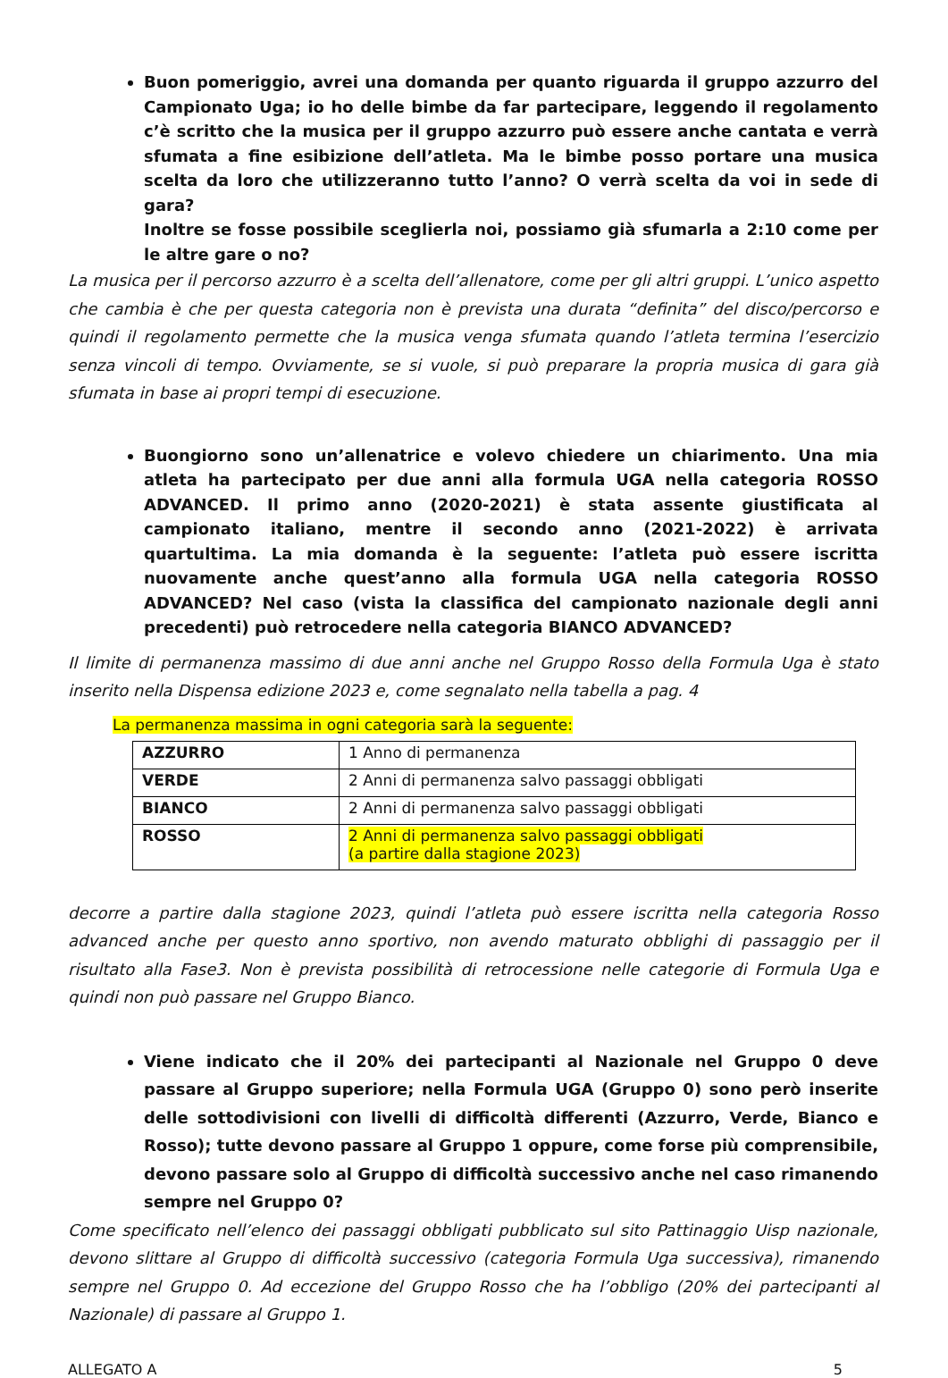Buon pomeriggio, avrei una domanda per quanto riguarda il gruppo azzurro del Campionato Uga; io ho delle bimbe da far partecipare, leggendo il regolamento c’è scritto che la musica per il gruppo azzurro può essere anche cantata e verrà sfumata a fine esibizione dell’atleta. Ma le bimbe posso portare una musica scelta da loro che utilizzeranno tutto l’anno? O verrà scelta da voi in sede di gara?
Inoltre se fosse possibile sceglierla noi, possiamo già sfumarla a 2:10 come per le altre gare o no?
La musica per il percorso azzurro è a scelta dell’allenatore, come per gli altri gruppi. L’unico aspetto che cambia è che per questa categoria non è prevista una durata “definita” del disco/percorso e quindi il regolamento permette che la musica venga sfumata quando l’atleta termina l’esercizio senza vincoli di tempo. Ovviamente, se si vuole, si può preparare la propria musica di gara già sfumata in base ai propri tempi di esecuzione.
Buongiorno sono un’allenatrice e volevo chiedere un chiarimento. Una mia atleta ha partecipato per due anni alla formula UGA nella categoria ROSSO ADVANCED. Il primo anno (2020-2021) è stata assente giustificata al campionato italiano, mentre il secondo anno (2021-2022) è arrivata quartultima. La mia domanda è la seguente: l’atleta può essere iscritta nuovamente anche quest’anno alla formula UGA nella categoria ROSSO ADVANCED? Nel caso (vista la classifica del campionato nazionale degli anni precedenti) può retrocedere nella categoria BIANCO ADVANCED?
Il limite di permanenza massimo di due anni anche nel Gruppo Rosso della Formula Uga è stato inserito nella Dispensa edizione 2023 e, come segnalato nella tabella a pag. 4
La permanenza massima in ogni categoria sarà la seguente:
| AZZURRO | 1 Anno di permanenza |
| VERDE | 2 Anni di permanenza salvo passaggi obbligati |
| BIANCO | 2 Anni di permanenza salvo passaggi obbligati |
| ROSSO | 2 Anni di permanenza salvo passaggi obbligati (a partire dalla stagione 2023) |
decorre a partire dalla stagione 2023, quindi l’atleta può essere iscritta nella categoria Rosso advanced anche per questo anno sportivo, non avendo maturato obblighi di passaggio per il risultato alla Fase3. Non è prevista possibilità di retrocessione nelle categorie di Formula Uga e quindi non può passare nel Gruppo Bianco.
Viene indicato che il 20% dei partecipanti al Nazionale nel Gruppo 0 deve passare al Gruppo superiore; nella Formula UGA (Gruppo 0) sono però inserite delle sottodivisioni con livelli di difficoltà differenti (Azzurro, Verde, Bianco e Rosso); tutte devono passare al Gruppo 1 oppure, come forse più comprensibile, devono passare solo al Gruppo di difficoltà successivo anche nel caso rimanendo sempre nel Gruppo 0?
Come specificato nell’elenco dei passaggi obbligati pubblicato sul sito Pattinaggio Uisp nazionale, devono slittare al Gruppo di difficoltà successivo (categoria Formula Uga successiva), rimanendo sempre nel Gruppo 0. Ad eccezione del Gruppo Rosso che ha l’obbligo (20% dei partecipanti al Nazionale) di passare al Gruppo 1.
ALLEGATO A 5